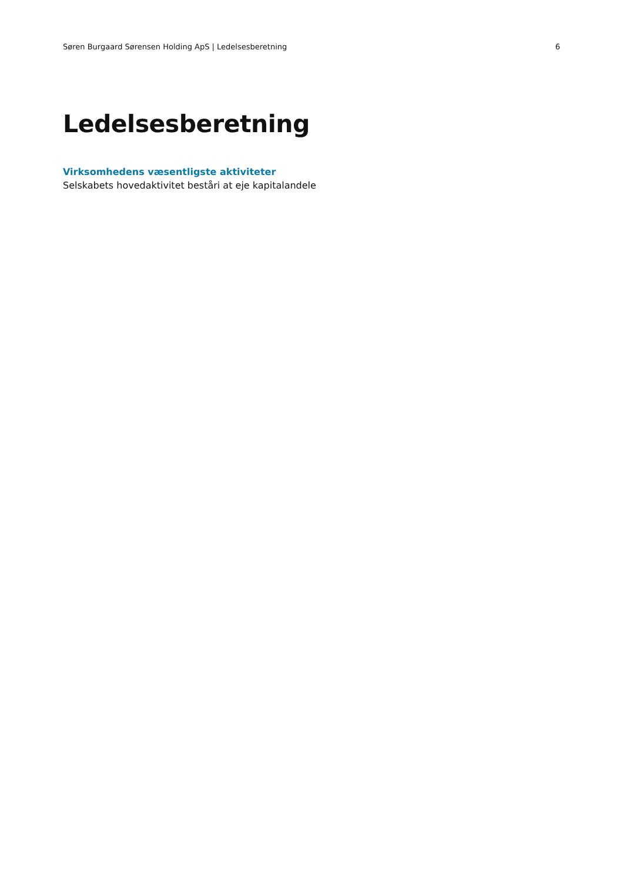Søren Burgaard Sørensen Holding ApS | Ledelsesberetning 6
Ledelsesberetning
Virksomhedens væsentligste aktiviteter
Selskabets hovedaktivitet beståri at eje kapitalandele